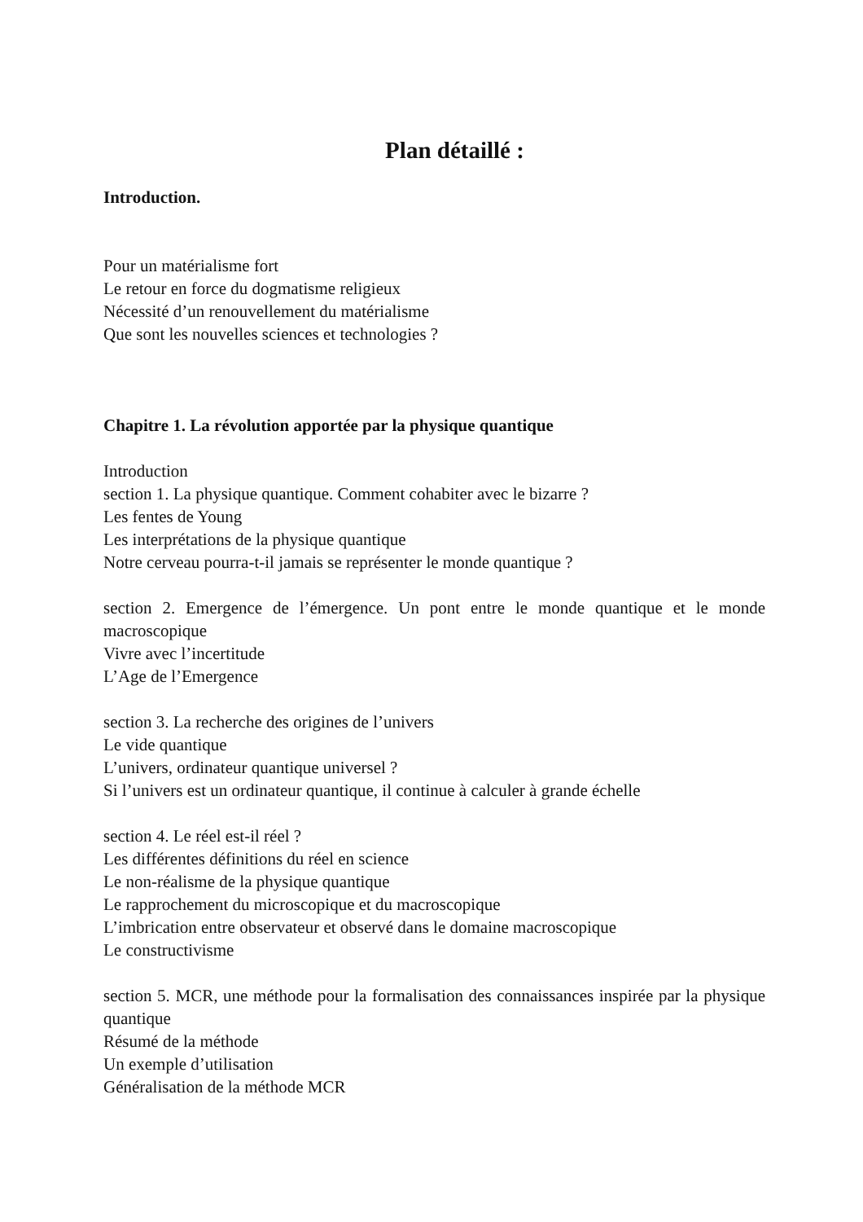Plan détaillé :
Introduction.
Pour un matérialisme fort
Le retour en force du dogmatisme religieux
Nécessité d’un renouvellement du matérialisme
Que sont les nouvelles sciences et technologies ?
Chapitre 1. La révolution apportée par la physique quantique
Introduction
section 1. La physique quantique. Comment cohabiter avec le bizarre ?
Les fentes de Young
Les interprétations de la physique quantique
Notre cerveau pourra-t-il jamais se représenter le monde quantique ?
section 2. Emergence de l’émergence. Un pont entre le monde quantique et le monde macroscopique
Vivre avec l’incertitude
L’Age de l’Emergence
section 3. La recherche des origines de l’univers
Le vide quantique
L’univers, ordinateur quantique universel ?
Si l’univers est un ordinateur quantique, il continue à calculer à grande échelle
section 4. Le réel est-il réel ?
Les différentes définitions du réel en science
Le non-réalisme de la physique quantique
Le rapprochement du microscopique et du macroscopique
L’imbrication entre observateur et observé dans le domaine macroscopique
Le constructivisme
section 5. MCR, une méthode pour la formalisation des connaissances inspirée par la physique quantique
Résumé de la méthode
Un exemple d’utilisation
Généralisation de la méthode MCR